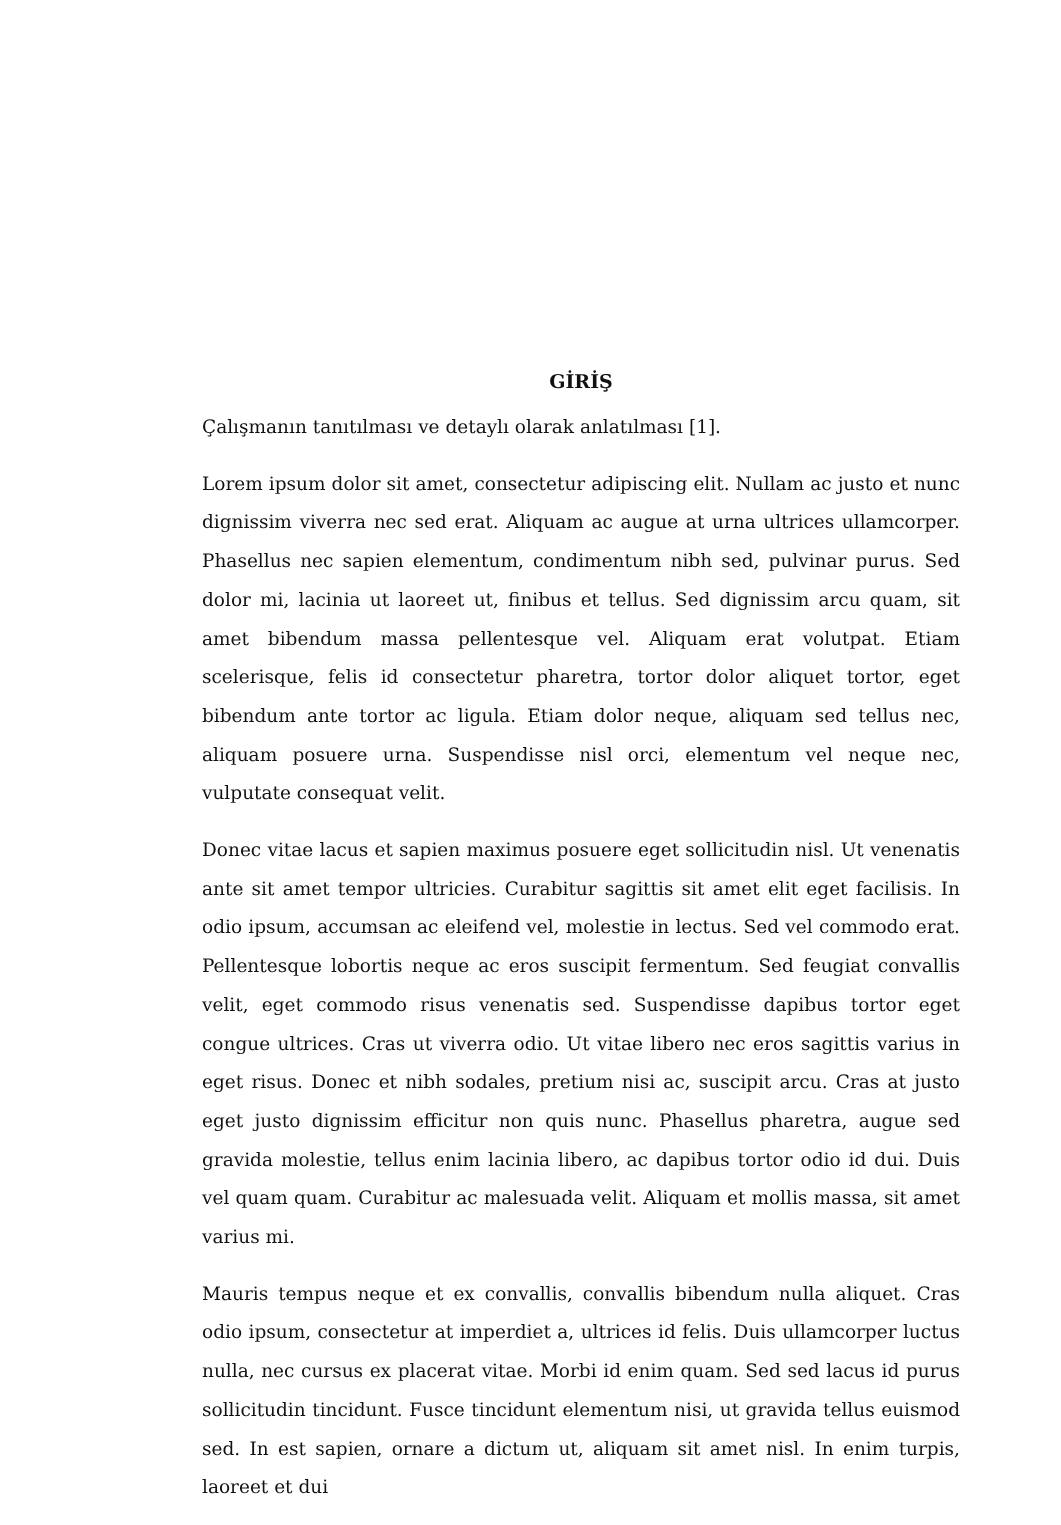GİRİŞ
Çalışmanın tanıtılması ve detaylı olarak anlatılması [1].
Lorem ipsum dolor sit amet, consectetur adipiscing elit. Nullam ac justo et nunc dignissim viverra nec sed erat. Aliquam ac augue at urna ultrices ullamcorper. Phasellus nec sapien elementum, condimentum nibh sed, pulvinar purus. Sed dolor mi, lacinia ut laoreet ut, finibus et tellus. Sed dignissim arcu quam, sit amet bibendum massa pellentesque vel. Aliquam erat volutpat. Etiam scelerisque, felis id consectetur pharetra, tortor dolor aliquet tortor, eget bibendum ante tortor ac ligula. Etiam dolor neque, aliquam sed tellus nec, aliquam posuere urna. Suspendisse nisl orci, elementum vel neque nec, vulputate consequat velit.
Donec vitae lacus et sapien maximus posuere eget sollicitudin nisl. Ut venenatis ante sit amet tempor ultricies. Curabitur sagittis sit amet elit eget facilisis. In odio ipsum, accumsan ac eleifend vel, molestie in lectus. Sed vel commodo erat. Pellentesque lobortis neque ac eros suscipit fermentum. Sed feugiat convallis velit, eget commodo risus venenatis sed. Suspendisse dapibus tortor eget congue ultrices. Cras ut viverra odio. Ut vitae libero nec eros sagittis varius in eget risus. Donec et nibh sodales, pretium nisi ac, suscipit arcu. Cras at justo eget justo dignissim efficitur non quis nunc. Phasellus pharetra, augue sed gravida molestie, tellus enim lacinia libero, ac dapibus tortor odio id dui. Duis vel quam quam. Curabitur ac malesuada velit. Aliquam et mollis massa, sit amet varius mi.
Mauris tempus neque et ex convallis, convallis bibendum nulla aliquet. Cras odio ipsum, consectetur at imperdiet a, ultrices id felis. Duis ullamcorper luctus nulla, nec cursus ex placerat vitae. Morbi id enim quam. Sed sed lacus id purus sollicitudin tincidunt. Fusce tincidunt elementum nisi, ut gravida tellus euismod sed. In est sapien, ornare a dictum ut, aliquam sit amet nisl. In enim turpis, laoreet et dui